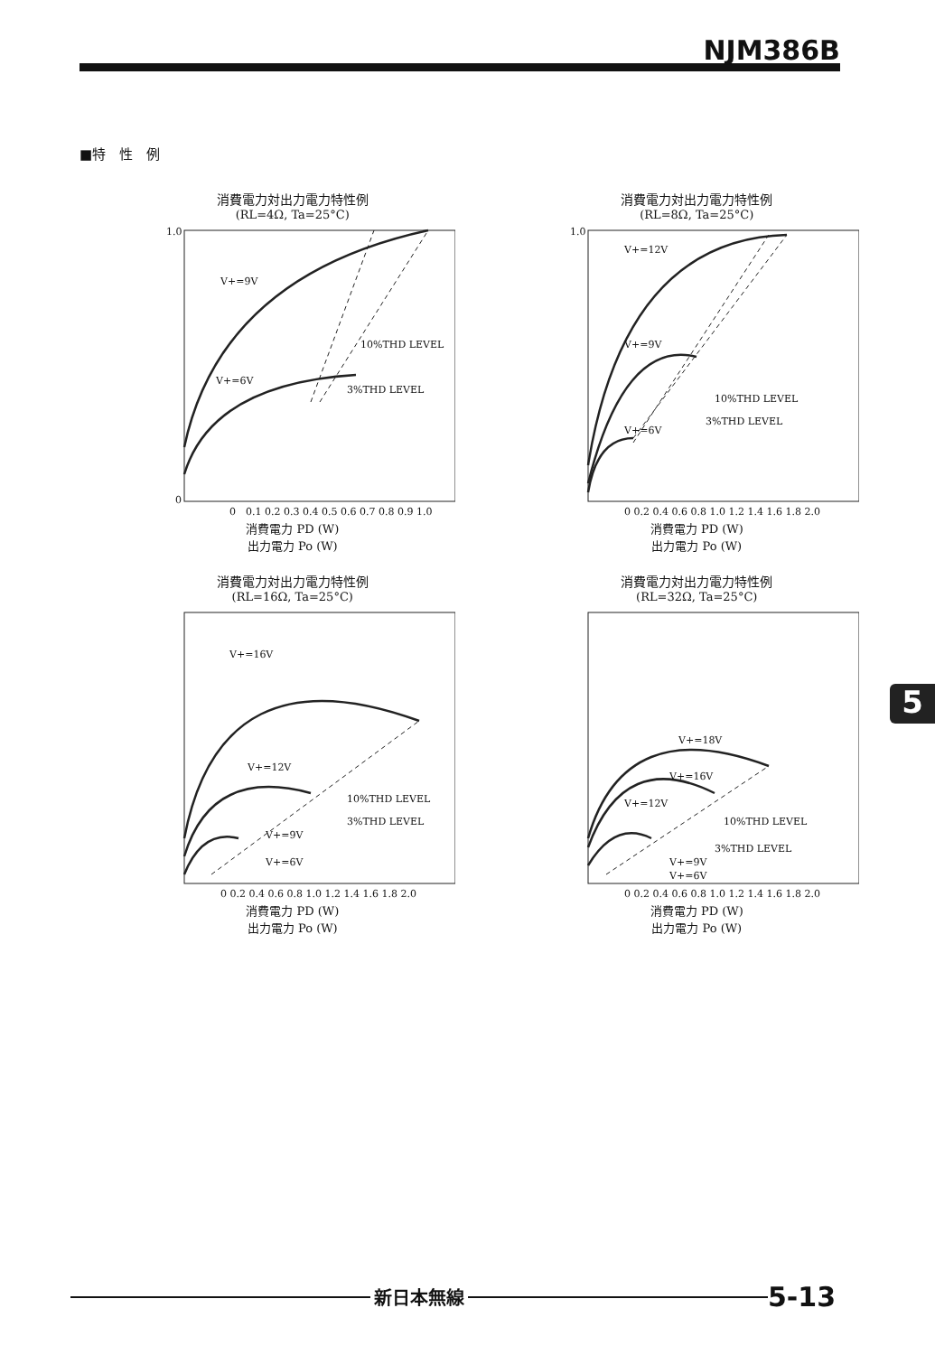NJM386B
■特　性　例
消費電力対出力電力特性例
(RL=4Ω, Ta=25°C)
V+=9V
V+=6V
10%THD LEVEL
3%THD LEVEL
1.0
0
0　0.1 0.2 0.3 0.4 0.5 0.6 0.7 0.8 0.9 1.0
消費電力 PD (W)
出力電力 Po (W)
消費電力対出力電力特性例
(RL=8Ω, Ta=25°C)
V+=12V
V+=9V
V+=6V
10%THD LEVEL
3%THD LEVEL
1.0
0 0.2 0.4 0.6 0.8 1.0 1.2 1.4 1.6 1.8 2.0
消費電力 PD (W)
出力電力 Po (W)
消費電力対出力電力特性例
(RL=16Ω, Ta=25°C)
V+=16V
V+=12V
V+=9V
V+=6V
10%THD LEVEL
3%THD LEVEL
0 0.2 0.4 0.6 0.8 1.0 1.2 1.4 1.6 1.8 2.0
消費電力 PD (W)
出力電力 Po (W)
消費電力対出力電力特性例
(RL=32Ω, Ta=25°C)
V+=18V
V+=16V
V+=12V
V+=9V
V+=6V
10%THD LEVEL
3%THD LEVEL
0 0.2 0.4 0.6 0.8 1.0 1.2 1.4 1.6 1.8 2.0
消費電力 PD (W)
出力電力 Po (W)
5
新日本無線
5-13